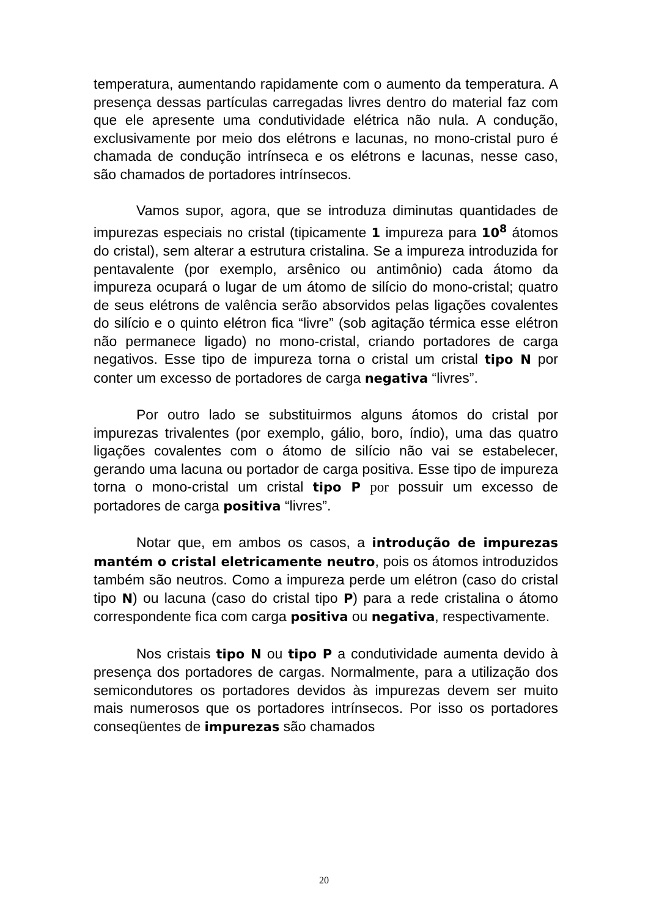temperatura, aumentando rapidamente com o aumento da temperatura. A presença dessas partículas carregadas livres dentro do material faz com que ele apresente uma condutividade elétrica não nula. A condução, exclusivamente por meio dos elétrons e lacunas, no mono-cristal puro é chamada de condução intrínseca e os elétrons e lacunas, nesse caso, são chamados de portadores intrínsecos.
Vamos supor, agora, que se introduza diminutas quantidades de impurezas especiais no cristal (tipicamente 1 impureza para 10<sup>8</sup> átomos do cristal), sem alterar a estrutura cristalina. Se a impureza introduzida for pentavalente (por exemplo, arsênico ou antimônio) cada átomo da impureza ocupará o lugar de um átomo de silício do mono-cristal; quatro de seus elétrons de valência serão absorvidos pelas ligações covalentes do silício e o quinto elétron fica “livre” (sob agitação térmica esse elétron não permanece ligado) no mono-cristal, criando portadores de carga negativos. Esse tipo de impureza torna o cristal um cristal tipo N por conter um excesso de portadores de carga negativa “livres”.
Por outro lado se substituirmos alguns átomos do cristal por impurezas trivalentes (por exemplo, gálio, boro, índio), uma das quatro ligações covalentes com o átomo de silício não vai se estabelecer, gerando uma lacuna ou portador de carga positiva. Esse tipo de impureza torna o mono-cristal um cristal tipo P por possuir um excesso de portadores de carga positiva “livres”.
Notar que, em ambos os casos, a introdução de impurezas mantém o cristal eletricamente neutro, pois os átomos introduzidos também são neutros. Como a impureza perde um elétron (caso do cristal tipo N) ou lacuna (caso do cristal tipo P) para a rede cristalina o átomo correspondente fica com carga positiva ou negativa, respectivamente.
Nos cristais tipo N ou tipo P a condutividade aumenta devido à presença dos portadores de cargas. Normalmente, para a utilização dos semicondutores os portadores devidos às impurezas devem ser muito mais numerosos que os portadores intrínsecos. Por isso os portadores conseqüentes de impurezas são chamados
20